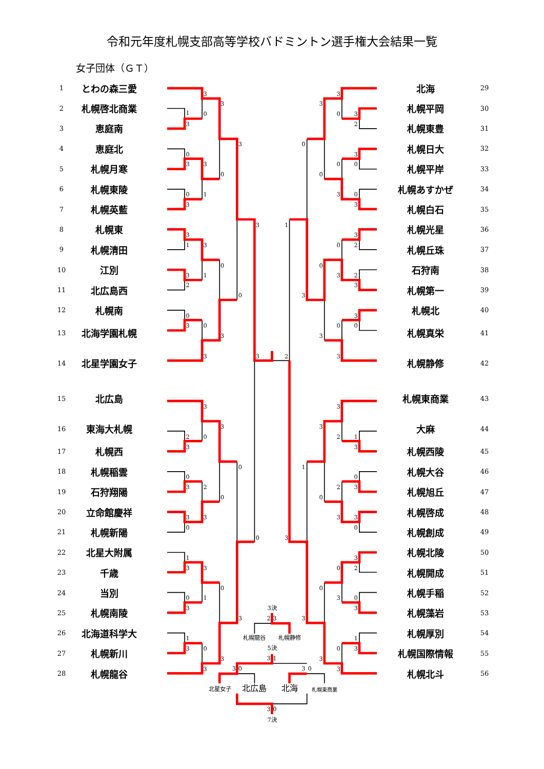令和元年度札幌支部高等学校バドミントン選手権大会結果一覧
女子団体（ＧＴ）
| 1 | とわの森三愛 | 3 3 1 0 3 3 0 3 3 0 0 1 3 3 3 1 3 0 3 1 2 0 0 3 0 3 3 3 2 3 3 2 0 3 0 0 3 2 0 3 3 0 0 1 3 3 0 0 1 3 3 1 3 0 3 3 3 3 0 3 2 0 3 0 0 0 3 0 3 1 3 0 2 0 3 2 3 3 3 0 0 3 3 3 3 2 1 3 1 0 2 3 0 3 3 0 3 3 0 2 0 3 0 3 3 1 0 3 3 3 3決 2 3 札幌龍谷 札幌静修 5決 3 1 3 0 3 0 北星女子 北広島 北海 札幌東商業 3 0 7決 | 北海 | 29 |
| 2 | 札幌啓北商業 | | 札幌平岡 | 30 |
| 3 | 恵庭南 | | 札幌東豊 | 31 |
| 4 | 恵庭北 | | 札幌日大 | 32 |
| 5 | 札幌月寒 | | 札幌平岸 | 33 |
| 6 | 札幌東陵 | | 札幌あすかぜ | 34 |
| 7 | 札幌英藍 | | 札幌白石 | 35 |
| 8 | 札幌東 | | 札幌光星 | 36 |
| 9 | 札幌清田 | | 札幌丘珠 | 37 |
| 10 | 江別 | | 石狩南 | 38 |
| 11 | 北広島西 | | 札幌第一 | 39 |
| 12 | 札幌南 | | 札幌北 | 40 |
| 13 | 北海学園札幌 | | 札幌真栄 | 41 |
| 14 | 北星学園女子 | | 札幌静修 | 42 |
| 15 | 北広島 | | 札幌東商業 | 43 |
| 16 | 東海大札幌 | | 大麻 | 44 |
| 17 | 札幌西 | | 札幌西陵 | 45 |
| 18 | 札幌稲雲 | | 札幌大谷 | 46 |
| 19 | 石狩翔陽 | | 札幌旭丘 | 47 |
| 20 | 立命館慶祥 | | 札幌啓成 | 48 |
| 21 | 札幌新陽 | | 札幌創成 | 49 |
| 22 | 北星大附属 | | 札幌北陵 | 50 |
| 23 | 千歳 | | 札幌開成 | 51 |
| 24 | 当別 | | 札幌手稲 | 52 |
| 25 | 札幌南陵 | | 札幌藻岩 | 53 |
| 26 | 北海道科学大 | | 札幌厚別 | 54 |
| 27 | 札幌新川 | | 札幌国際情報 | 55 |
| 28 | 札幌龍谷 | | 札幌北斗 | 56 |